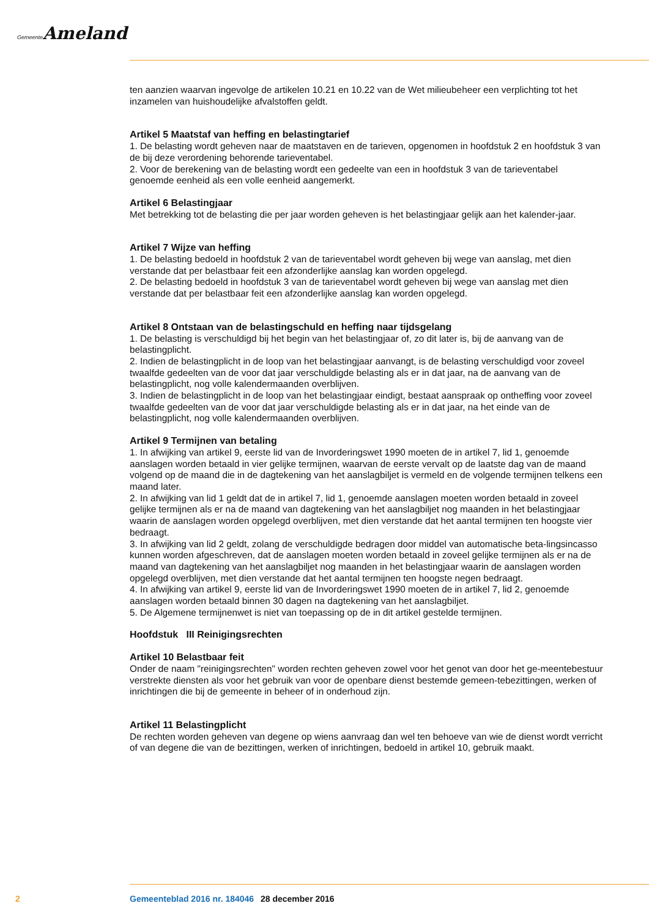Gemeente Ameland
ten aanzien waarvan ingevolge de artikelen 10.21 en 10.22 van de Wet milieubeheer een verplichting tot het inzamelen van huishoudelijke afvalstoffen geldt.
Artikel 5 Maatstaf van heffing en belastingtarief
1. De belasting wordt geheven naar de maatstaven en de tarieven, opgenomen in hoofdstuk 2 en hoofdstuk 3 van de bij deze verordening behorende tarieventabel.
2. Voor de berekening van de belasting wordt een gedeelte van een in hoofdstuk 3 van de tarieventabel genoemde eenheid als een volle eenheid aangemerkt.
Artikel 6 Belastingjaar
Met betrekking tot de belasting die per jaar worden geheven is het belastingjaar gelijk aan het kalender-jaar.
Artikel 7 Wijze van heffing
1. De belasting bedoeld in hoofdstuk 2 van de tarieventabel wordt geheven bij wege van aanslag, met dien verstande dat per belastbaar feit een afzonderlijke aanslag kan worden opgelegd.
2. De belasting bedoeld in hoofdstuk 3 van de tarieventabel wordt geheven bij wege van aanslag met dien verstande dat per belastbaar feit een afzonderlijke aanslag kan worden opgelegd.
Artikel 8 Ontstaan van de belastingschuld en heffing naar tijdsgelang
1. De belasting is verschuldigd bij het begin van het belastingjaar of, zo dit later is, bij de aanvang van de belastingplicht.
2. Indien de belastingplicht in de loop van het belastingjaar aanvangt, is de belasting verschuldigd voor zoveel twaalfde gedeelten van de voor dat jaar verschuldigde belasting als er in dat jaar, na de aanvang van de belastingplicht, nog volle kalendermaanden overblijven.
3. Indien de belastingplicht in de loop van het belastingjaar eindigt, bestaat aanspraak op ontheffing voor zoveel twaalfde gedeelten van de voor dat jaar verschuldigde belasting als er in dat jaar, na het einde van de belastingplicht, nog volle kalendermaanden overblijven.
Artikel 9 Termijnen van betaling
1. In afwijking van artikel 9, eerste lid van de Invorderingswet 1990 moeten de in artikel 7, lid 1, genoemde aanslagen worden betaald in vier gelijke termijnen, waarvan de eerste vervalt op de laatste dag van de maand volgend op de maand die in de dagtekening van het aanslagbiljet is vermeld en de volgende termijnen telkens een maand later.
2. In afwijking van lid 1 geldt dat de in artikel 7, lid 1, genoemde aanslagen moeten worden betaald in zoveel gelijke termijnen als er na de maand van dagtekening van het aanslagbiljet nog maanden in het belastingjaar waarin de aanslagen worden opgelegd overblijven, met dien verstande dat het aantal termijnen ten hoogste vier bedraagt.
3. In afwijking van lid 2 geldt, zolang de verschuldigde bedragen door middel van automatische beta-lingsincasso kunnen worden afgeschreven, dat de aanslagen moeten worden betaald in zoveel gelijke termijnen als er na de maand van dagtekening van het aanslagbiljet nog maanden in het belastingjaar waarin de aanslagen worden opgelegd overblijven, met dien verstande dat het aantal termijnen ten hoogste negen bedraagt.
4. In afwijking van artikel 9, eerste lid van de Invorderingswet 1990 moeten de in artikel 7, lid 2, genoemde aanslagen worden betaald binnen 30 dagen na dagtekening van het aanslagbiljet.
5. De Algemene termijnenwet is niet van toepassing op de in dit artikel gestelde termijnen.
Hoofdstuk III Reinigingsrechten
Artikel 10 Belastbaar feit
Onder de naam "reinigingsrechten" worden rechten geheven zowel voor het genot van door het ge-meentebestuur verstrekte diensten als voor het gebruik van voor de openbare dienst bestemde gemeen-tebezittingen, werken of inrichtingen die bij de gemeente in beheer of in onderhoud zijn.
Artikel 11 Belastingplicht
De rechten worden geheven van degene op wiens aanvraag dan wel ten behoeve van wie de dienst wordt verricht of van degene die van de bezittingen, werken of inrichtingen, bedoeld in artikel 10, gebruik maakt.
2 Gemeenteblad 2016 nr. 184046 28 december 2016